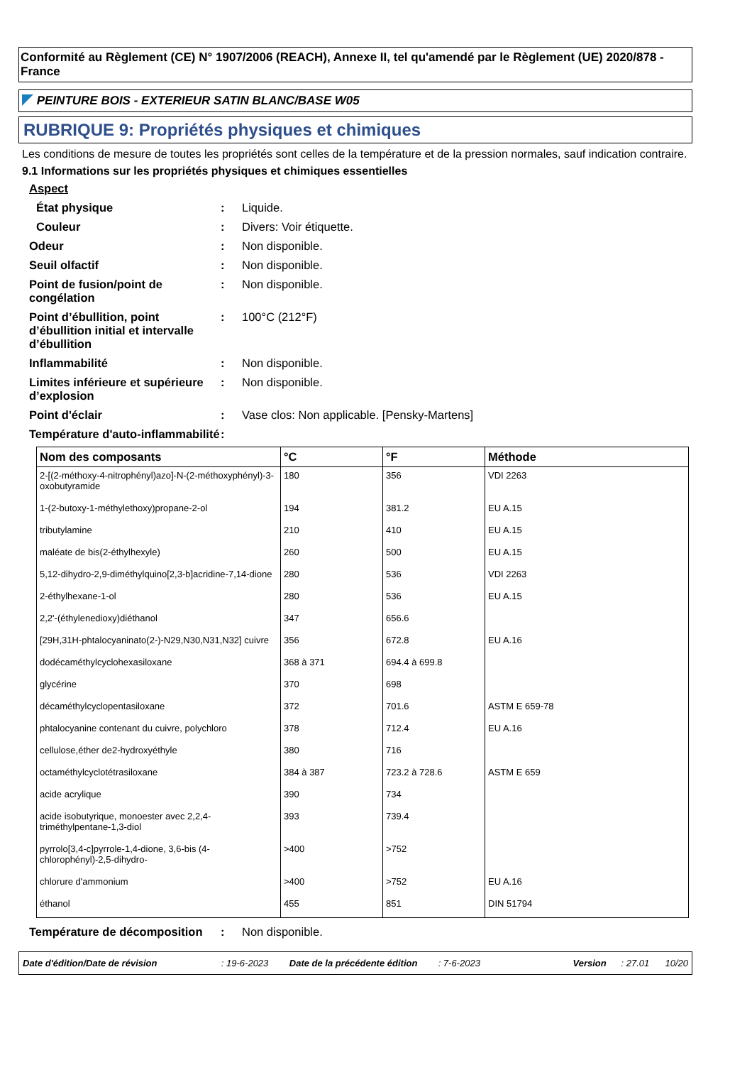Conformité au Règlement (CE) N° 1907/2006 (REACH), Annexe II, tel qu'amendé par le Règlement (UE) 2020/878 - France
PEINTURE BOIS - EXTERIEUR SATIN BLANC/BASE W05
RUBRIQUE 9: Propriétés physiques et chimiques
Les conditions de mesure de toutes les propriétés sont celles de la température et de la pression normales, sauf indication contraire.
9.1 Informations sur les propriétés physiques et chimiques essentielles
Aspect
État physique: Liquide.
Couleur: Divers: Voir étiquette.
Odeur: Non disponible.
Seuil olfactif: Non disponible.
Point de fusion/point de congélation: Non disponible.
Point d’ébullition, point d’ébullition initial et intervalle d’ébullition: 100°C (212°F)
Inflammabilité: Non disponible.
Limites inférieure et supérieure d’explosion: Non disponible.
Point d'éclair: Vase clos: Non applicable. [Pensky-Martens]
Température d'auto-inflammabilité:
| Nom des composants | °C | °F | Méthode |
| --- | --- | --- | --- |
| 2-[(2-méthoxy-4-nitrophényl)azo]-N-(2-méthoxyphényl)-3-oxobutyramide | 180 | 356 | VDI 2263 |
| 1-(2-butoxy-1-méthylethoxy)propane-2-ol | 194 | 381.2 | EU A.15 |
| tributylamine | 210 | 410 | EU A.15 |
| maléate de bis(2-éthylhexyle) | 260 | 500 | EU A.15 |
| 5,12-dihydro-2,9-diméthylquino[2,3-b]acridine-7,14-dione | 280 | 536 | VDI 2263 |
| 2-éthylhexane-1-ol | 280 | 536 | EU A.15 |
| 2,2'-(éthylenedioxy)diéthanol | 347 | 656.6 | |
| [29H,31H-phtalocyaninato(2-)-N29,N30,N31,N32] cuivre | 356 | 672.8 | EU A.16 |
| dodécaméthylcyclohexasiloxane | 368 à 371 | 694.4 à 699.8 | |
| glycérine | 370 | 698 | |
| décaméthylcyclopentasiloxane | 372 | 701.6 | ASTM E 659-78 |
| phtalocyanine contenant du cuivre, polychloro | 378 | 712.4 | EU A.16 |
| cellulose,éther de2-hydroxyéthyle | 380 | 716 | |
| octaméthylcyclotétrasiloxane | 384 à 387 | 723.2 à 728.6 | ASTM E 659 |
| acide acrylique | 390 | 734 | |
| acide isobutyrique, monoester avec 2,2,4-triméthylpentane-1,3-diol | 393 | 739.4 | |
| pyrrolo[3,4-c]pyrrole-1,4-dione, 3,6-bis (4-chlorophényl)-2,5-dihydro- | >400 | >752 | |
| chlorure d'ammonium | >400 | >752 | EU A.16 |
| éthanol | 455 | 851 | DIN 51794 |
Température de décomposition: Non disponible.
Date d'édition/Date de révision: 19-6-2023 Date de la précédente édition: 7-6-2023 Version: 27.01 10/20